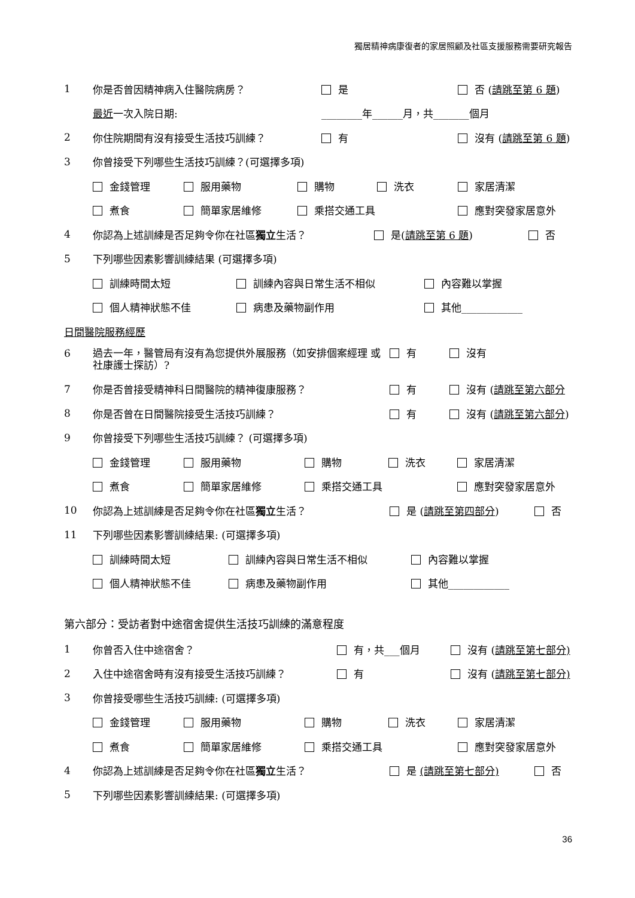獨居精神病康復者的家居照顧及社區支援服務需要研究報告
1 你是否曾因精神病入住醫院病房？ 是 否 (請跳至第 6 題)
最近一次入院日期: ________年______月，共_______個月
2 你住院期間有沒有接受生活技巧訓練？ 有 沒有 (請跳至第 6 題)
3 你曾接受下列哪些生活技巧訓練？(可選擇多項)
金錢管理 服用藥物 購物 洗衣 家居清潔
煮食 簡單家居維修 乘搭交通工具 應對突發家居意外
4 你認為上述訓練是否足夠令你在社區獨立生活？ 是(請跳至第 6 題) 否
5 下列哪些因素影響訓練結果 (可選擇多項)
訓練時間太短 訓練內容與日常生活不相似 內容難以掌握
個人精神狀態不佳 病患及藥物副作用 其他____________
日間醫院服務經歷
6 過去一年，醫管局有沒有為您提供外展服務（如安排個案經理 或社康護士探訪）? 有 沒有
7 你是否曾接受精神科日間醫院的精神復康服務？ 有 沒有 (請跳至第六部分
8 你是否曾在日間醫院接受生活技巧訓練？ 有 沒有 (請跳至第六部分)
9 你曾接受下列哪些生活技巧訓練？ (可選擇多項)
金錢管理 服用藥物 購物 洗衣 家居清潔
煮食 簡單家居維修 乘搭交通工具 應對突發家居意外
10 你認為上述訓練是否足夠令你在社區獨立生活？ 是 (請跳至第四部分) 否
11 下列哪些因素影響訓練結果: (可選擇多項)
訓練時間太短 訓練內容與日常生活不相似 內容難以掌握
個人精神狀態不佳 病患及藥物副作用 其他____________
第六部分：受訪者對中途宿舍提供生活技巧訓練的滿意程度
1 你曾否入住中途宿舍？ 有，共___個月 沒有 (請跳至第七部分)
2 入住中途宿舍時有沒有接受生活技巧訓練？ 有 沒有 (請跳至第七部分)
3 你曾接受哪些生活技巧訓練: (可選擇多項)
金錢管理 服用藥物 購物 洗衣 家居清潔
煮食 簡單家居維修 乘搭交通工具 應對突發家居意外
4 你認為上述訓練是否足夠令你在社區獨立生活？ 是 (請跳至第七部分) 否
5 下列哪些因素影響訓練結果: (可選擇多項)
36